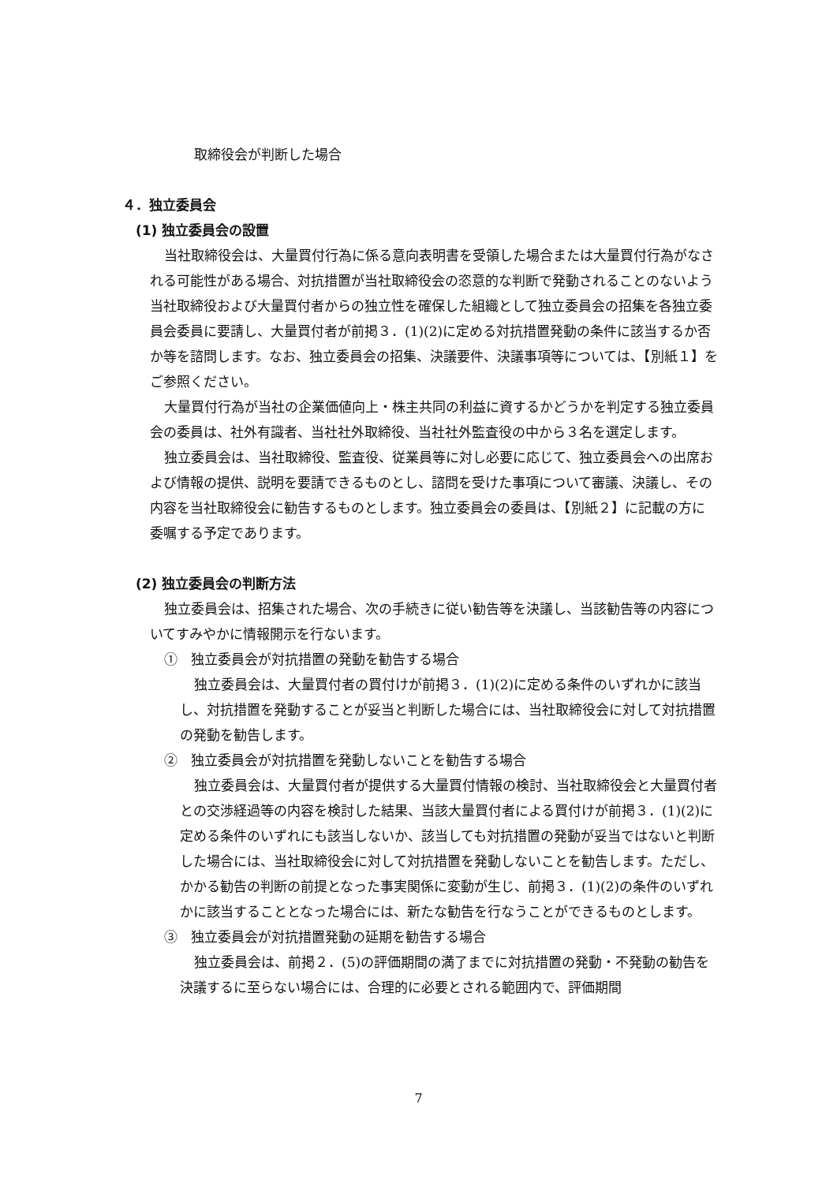取締役会が判断した場合
４．独立委員会
(1) 独立委員会の設置
当社取締役会は、大量買付行為に係る意向表明書を受領した場合または大量買付行為がなされる可能性がある場合、対抗措置が当社取締役会の恣意的な判断で発動されることのないよう当社取締役および大量買付者からの独立性を確保した組織として独立委員会の招集を各独立委員会委員に要請し、大量買付者が前掲３．(1)(2)に定める対抗措置発動の条件に該当するか否か等を諮問します。なお、独立委員会の招集、決議要件、決議事項等については、【別紙１】をご参照ください。
大量買付行為が当社の企業価値向上・株主共同の利益に資するかどうかを判定する独立委員会の委員は、社外有識者、当社社外取締役、当社社外監査役の中から３名を選定します。
独立委員会は、当社取締役、監査役、従業員等に対し必要に応じて、独立委員会への出席および情報の提供、説明を要請できるものとし、諮問を受けた事項について審議、決議し、その内容を当社取締役会に勧告するものとします。独立委員会の委員は、【別紙２】に記載の方に委嘱する予定であります。
(2) 独立委員会の判断方法
独立委員会は、招集された場合、次の手続きに従い勧告等を決議し、当該勧告等の内容についてすみやかに情報開示を行ないます。
①　独立委員会が対抗措置の発動を勧告する場合
独立委員会は、大量買付者の買付けが前掲３．(1)(2)に定める条件のいずれかに該当し、対抗措置を発動することが妥当と判断した場合には、当社取締役会に対して対抗措置の発動を勧告します。
②　独立委員会が対抗措置を発動しないことを勧告する場合
独立委員会は、大量買付者が提供する大量買付情報の検討、当社取締役会と大量買付者との交渉経過等の内容を検討した結果、当該大量買付者による買付けが前掲３．(1)(2)に定める条件のいずれにも該当しないか、該当しても対抗措置の発動が妥当ではないと判断した場合には、当社取締役会に対して対抗措置を発動しないことを勧告します。ただし、かかる勧告の判断の前提となった事実関係に変動が生じ、前掲３．(1)(2)の条件のいずれかに該当することとなった場合には、新たな勧告を行なうことができるものとします。
③　独立委員会が対抗措置発動の延期を勧告する場合
独立委員会は、前掲２．(5)の評価期間の満了までに対抗措置の発動・不発動の勧告を決議するに至らない場合には、合理的に必要とされる範囲内で、評価期間
7